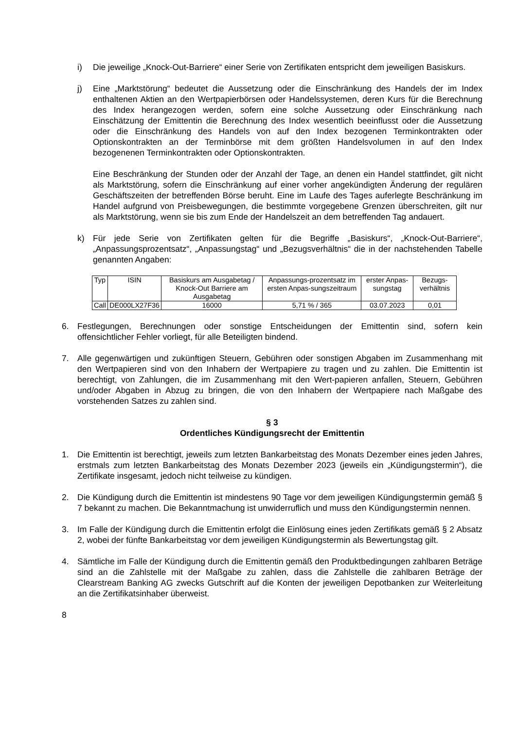i) Die jeweilige „Knock-Out-Barriere“ einer Serie von Zertifikaten entspricht dem jeweiligen Basiskurs.
j) Eine „Marktstörung“ bedeutet die Aussetzung oder die Einschränkung des Handels der im Index enthaltenen Aktien an den Wertpapierbörsen oder Handelssystemen, deren Kurs für die Berechnung des Index herangezogen werden, sofern eine solche Aussetzung oder Einschränkung nach Einschätzung der Emittentin die Berechnung des Index wesentlich beeinflusst oder die Aussetzung oder die Einschränkung des Handels von auf den Index bezogenen Terminkontrakten oder Optionskontrakten an der Terminbörse mit dem größten Handelsvolumen in auf den Index bezogenenen Terminkontrakten oder Optionskontrakten.
Eine Beschränkung der Stunden oder der Anzahl der Tage, an denen ein Handel stattfindet, gilt nicht als Marktstörung, sofern die Einschränkung auf einer vorher angekündigten Änderung der regulären Geschäftszeiten der betreffenden Börse beruht. Eine im Laufe des Tages auferlegte Beschränkung im Handel aufgrund von Preisbewegungen, die bestimmte vorgegebene Grenzen überschreiten, gilt nur als Marktstörung, wenn sie bis zum Ende der Handelszeit an dem betreffenden Tag andauert.
k) Für jede Serie von Zertifikaten gelten für die Begriffe „Basiskurs“, „Knock-Out-Barriere“, „Anpassungsprozentsatz“, „Anpassungstag“ und „Bezugsverhältnis“ die in der nachstehenden Tabelle genannten Angaben:
| Typ | ISIN | Basiskurs am Ausgabetag / Knock-Out Barriere am Ausgabetag | Anpassungs-prozentsatz im ersten Anpas-sungszeitraum | erster Anpas-sungstag | Bezugs-verhältnis |
| --- | --- | --- | --- | --- | --- |
| Call | DE000LX27F36 | 16000 | 5,71 % / 365 | 03.07.2023 | 0,01 |
6. Festlegungen, Berechnungen oder sonstige Entscheidungen der Emittentin sind, sofern kein offensichtlicher Fehler vorliegt, für alle Beteiligten bindend.
7. Alle gegenwärtigen und zukünftigen Steuern, Gebühren oder sonstigen Abgaben im Zusammenhang mit den Wertpapieren sind von den Inhabern der Wertpapiere zu tragen und zu zahlen. Die Emittentin ist berechtigt, von Zahlungen, die im Zusammenhang mit den Wert-papieren anfallen, Steuern, Gebühren und/oder Abgaben in Abzug zu bringen, die von den Inhabern der Wertpapiere nach Maßgabe des vorstehenden Satzes zu zahlen sind.
§ 3
Ordentliches Kündigungsrecht der Emittentin
1. Die Emittentin ist berechtigt, jeweils zum letzten Bankarbeitstag des Monats Dezember eines jeden Jahres, erstmals zum letzten Bankarbeitstag des Monats Dezember 2023 (jeweils ein „Kündigungstermin“), die Zertifikate insgesamt, jedoch nicht teilweise zu kündigen.
2. Die Kündigung durch die Emittentin ist mindestens 90 Tage vor dem jeweiligen Kündigungstermin gemäß § 7 bekannt zu machen. Die Bekanntmachung ist unwiderruflich und muss den Kündigungstermin nennen.
3. Im Falle der Kündigung durch die Emittentin erfolgt die Einlösung eines jeden Zertifikats gemäß § 2 Absatz 2, wobei der fünfte Bankarbeitstag vor dem jeweiligen Kündigungstermin als Bewertungstag gilt.
4. Sämtliche im Falle der Kündigung durch die Emittentin gemäß den Produktbedingungen zahlbaren Beträge sind an die Zahlstelle mit der Maßgabe zu zahlen, dass die Zahlstelle die zahlbaren Beträge der Clearstream Banking AG zwecks Gutschrift auf die Konten der jeweiligen Depotbanken zur Weiterleitung an die Zertifikatsinhaber überweist.
8